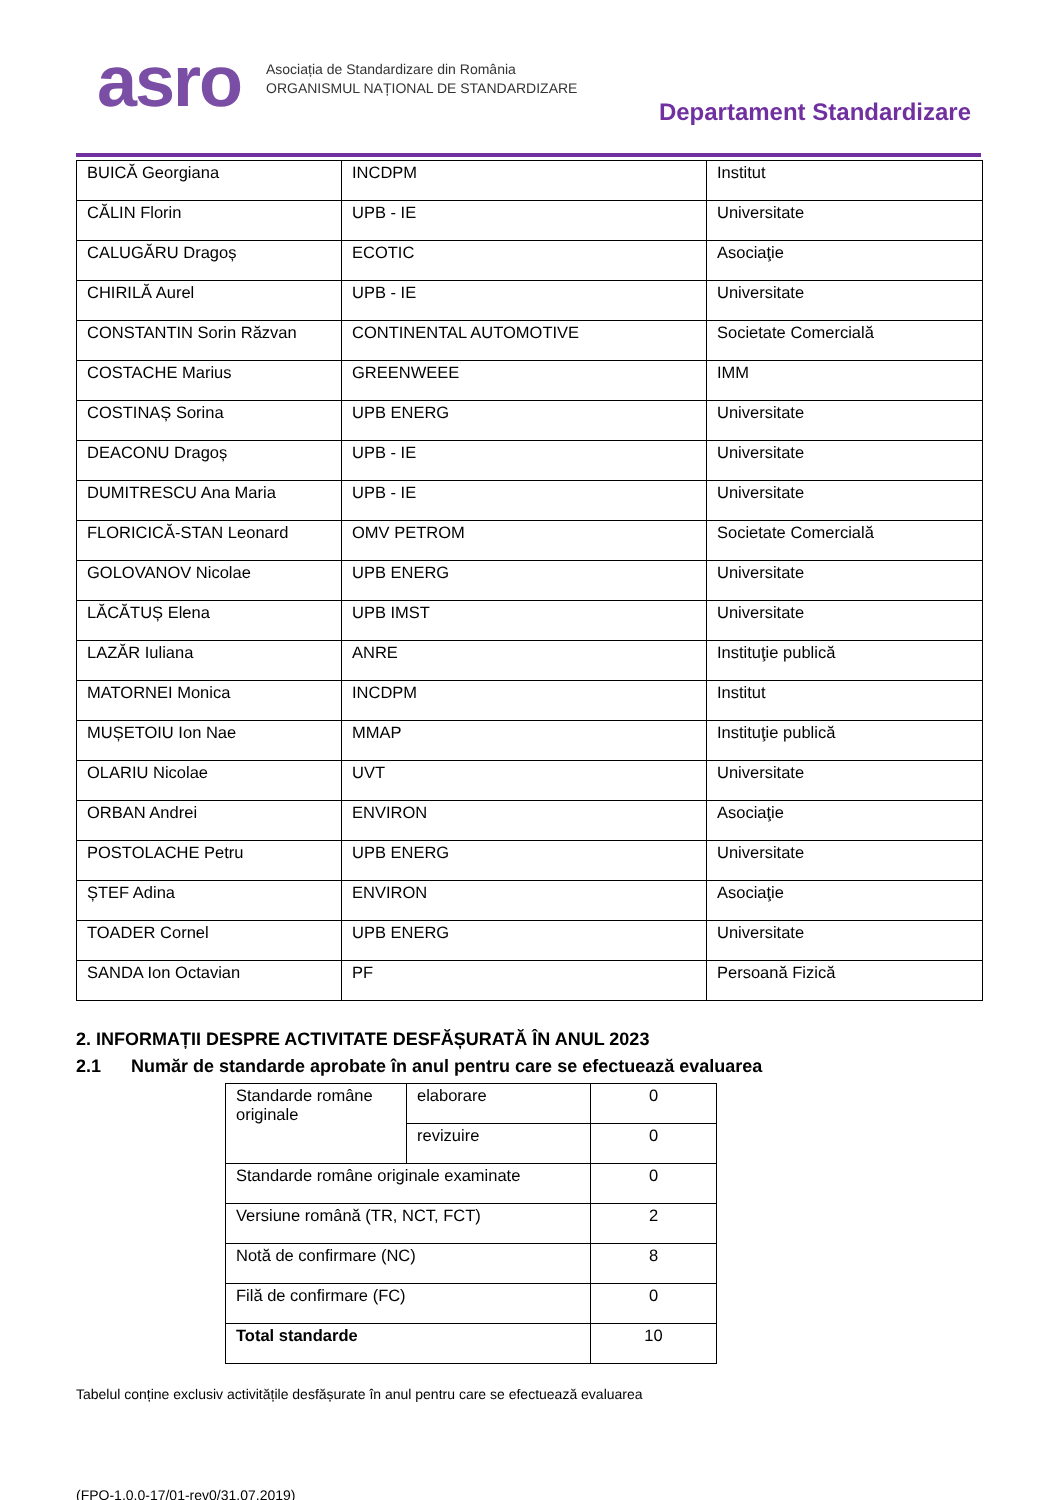asro
Asociația de Standardizare din România
ORGANISMUL NAȚIONAL DE STANDARDIZARE
Departament Standardizare
| BUICĂ Georgiana | INCDPM | Institut |
| CĂLIN Florin | UPB - IE | Universitate |
| CALUGĂRU Dragoș | ECOTIC | Asociaţie |
| CHIRILĂ Aurel | UPB - IE | Universitate |
| CONSTANTIN Sorin Răzvan | CONTINENTAL AUTOMOTIVE | Societate Comercială |
| COSTACHE Marius | GREENWEEE | IMM |
| COSTINAȘ Sorina | UPB ENERG | Universitate |
| DEACONU Dragoș | UPB - IE | Universitate |
| DUMITRESCU Ana Maria | UPB - IE | Universitate |
| FLORICICĂ-STAN Leonard | OMV PETROM | Societate Comercială |
| GOLOVANOV Nicolae | UPB ENERG | Universitate |
| LĂCĂTUȘ Elena | UPB IMST | Universitate |
| LAZĂR Iuliana | ANRE | Instituţie publică |
| MATORNEI Monica | INCDPM | Institut |
| MUȘETOIU Ion Nae | MMAP | Instituţie publică |
| OLARIU Nicolae | UVT | Universitate |
| ORBAN Andrei | ENVIRON | Asociaţie |
| POSTOLACHE Petru | UPB ENERG | Universitate |
| ȘTEF Adina | ENVIRON | Asociaţie |
| TOADER Cornel | UPB ENERG | Universitate |
| SANDA Ion Octavian | PF | Persoană Fizică |
2. INFORMAȚII DESPRE ACTIVITATE DESFĂȘURATĂ ÎN ANUL 2023
2.1 Număr de standarde aprobate în anul pentru care se efectuează evaluarea
| Standarde române originale | elaborare | 0 |
| | revizuire | 0 |
| Standarde române originale examinate | | 0 |
| Versiune română (TR, NCT, FCT) | | 2 |
| Notă de confirmare (NC) | | 8 |
| Filă de confirmare (FC) | | 0 |
| Total standarde | | 10 |
Tabelul conține exclusiv activitățile desfășurate în anul pentru care se efectuează evaluarea
(FPO-1.0.0-17/01-rev0/31.07.2019)